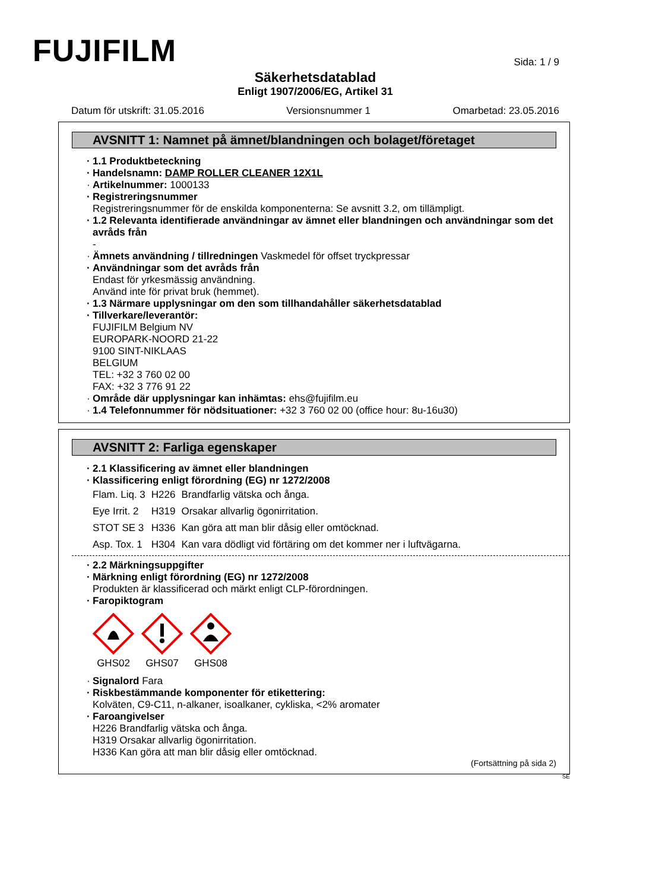FUJIFILM
Sida: 1 / 9
Säkerhetsdatablad
Enligt 1907/2006/EG, Artikel 31
Datum för utskrift: 31.05.2016 Versionsnummer 1 Omarbetad: 23.05.2016
AVSNITT 1: Namnet på ämnet/blandningen och bolaget/företaget
· 1.1 Produktbeteckning
· Handelsnamn: DAMP ROLLER CLEANER 12X1L
· Artikelnummer: 1000133
· Registreringsnummer
Registreringsnummer för de enskilda komponenterna: Se avsnitt 3.2, om tillämpligt.
· 1.2 Relevanta identifierade användningar av ämnet eller blandningen och användningar som det avråds från
-
· Ämnets användning / tillredningen Vaskmedel för offset tryckpressar
· Användningar som det avråds från
Endast för yrkesmässig användning.
Använd inte för privat bruk (hemmet).
· 1.3 Närmare upplysningar om den som tillhandahåller säkerhetsdatablad
· Tillverkare/leverantör:
FUJIFILM Belgium NV
EUROPARK-NOORD 21-22
9100 SINT-NIKLAAS
BELGIUM
TEL: +32 3 760 02 00
FAX: +32 3 776 91 22
· Område där upplysningar kan inhämtas: ehs@fujifilm.eu
· 1.4 Telefonnummer för nödsituationer: +32 3 760 02 00 (office hour: 8u-16u30)
AVSNITT 2: Farliga egenskaper
· 2.1 Klassificering av ämnet eller blandningen
· Klassificering enligt förordning (EG) nr 1272/2008
| Flam. Liq. 3 | H226 | Brandfarlig vätska och ånga. |
| Eye Irrit. 2 | H319 | Orsakar allvarlig ögonirritation. |
| STOT SE 3 | H336 | Kan göra att man blir dåsig eller omtöcknad. |
| Asp. Tox. 1 | H304 | Kan vara dödligt vid förtäring om det kommer ner i luftvägarna. |
· 2.2 Märkningsuppgifter
· Märkning enligt förordning (EG) nr 1272/2008
Produkten är klassificerad och märkt enligt CLP-förordningen.
· Faropiktogram
GHS02
GHS07
GHS08
· Signalord Fara
· Riskbestämmande komponenter för etikettering:
Kolväten, C9-C11, n-alkaner, isoalkaner, cykliska, <2% aromater
· Faroangivelser
H226 Brandfarlig vätska och ånga.
H319 Orsakar allvarlig ögonirritation.
H336 Kan göra att man blir dåsig eller omtöcknad.
(Fortsättning på sida 2)
SE